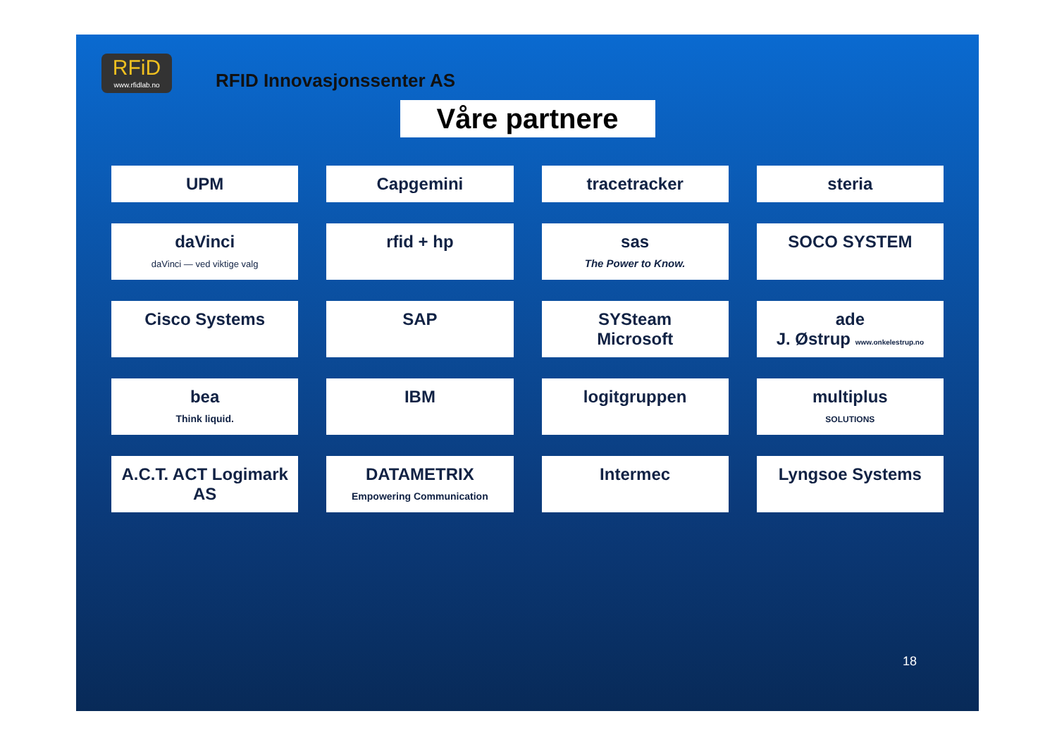RFiD
www.rfidlab.no
RFID Innovasjonssenter AS
Våre partnere
UPM
Capgemini
tracetracker
steria
daVinci
daVinci — ved viktige valg
rfid + hp
sas
The Power to Know.
SOCO SYSTEM
Cisco Systems
SAP
SYSteam
Microsoft
ade
J. Østrup www.onkelestrup.no
bea
Think liquid.
IBM
logitgruppen
multiplus
SOLUTIONS
A.C.T. ACT Logimark AS
DATAMETRIX
Empowering Communication
Intermec
Lyngsoe Systems
18